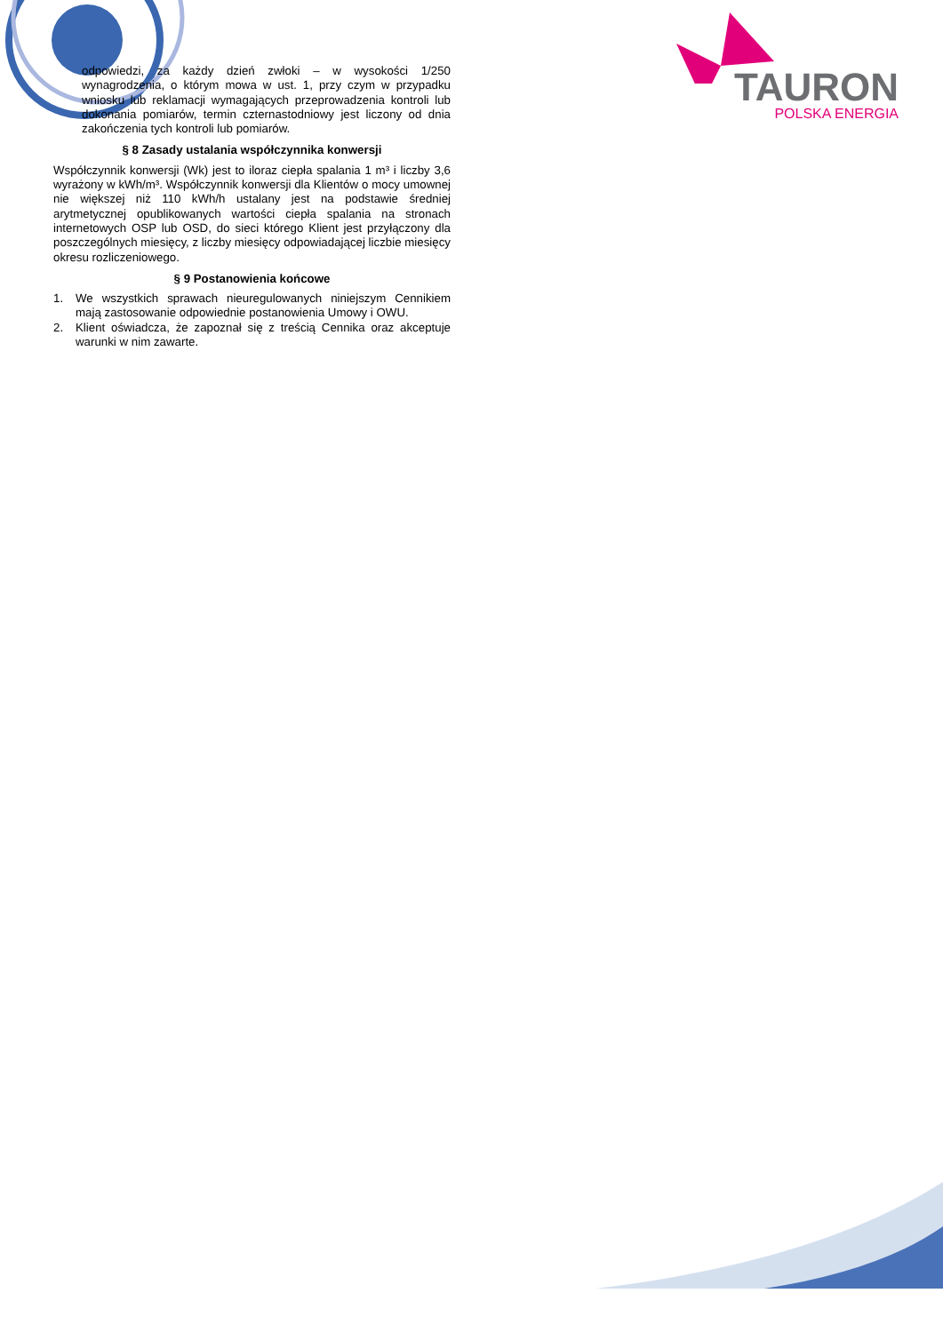TAURON
POLSKA ENERGIA
odpowiedzi, za każdy dzień zwłoki – w wysokości 1/250 wynagrodzenia, o którym mowa w ust. 1, przy czym w przypadku wniosku lub reklamacji wymagających przeprowadzenia kontroli lub dokonania pomiarów, termin czternastodniowy jest liczony od dnia zakończenia tych kontroli lub pomiarów.
§ 8 Zasady ustalania współczynnika konwersji
Współczynnik konwersji (Wk) jest to iloraz ciepła spalania 1 m³ i liczby 3,6 wyrażony w kWh/m³. Współczynnik konwersji dla Klientów o mocy umownej nie większej niż 110 kWh/h ustalany jest na podstawie średniej arytmetycznej opublikowanych wartości ciepła spalania na stronach internetowych OSP lub OSD, do sieci którego Klient jest przyłączony dla poszczególnych miesięcy, z liczby miesięcy odpowiadającej liczbie miesięcy okresu rozliczeniowego.
§ 9 Postanowienia końcowe
1. We wszystkich sprawach nieuregulowanych niniejszym Cennikiem mają zastosowanie odpowiednie postanowienia Umowy i OWU.
2. Klient oświadcza, że zapoznał się z treścią Cennika oraz akceptuje warunki w nim zawarte.